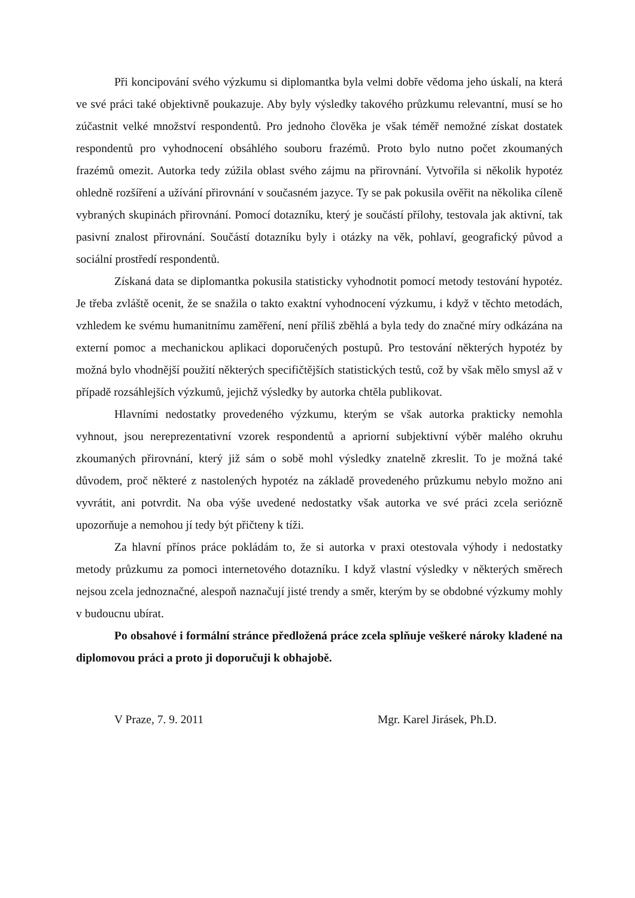Při koncipování svého výzkumu si diplomantka byla velmi dobře vědoma jeho úskalí, na která ve své práci také objektivně poukazuje. Aby byly výsledky takového průzkumu relevantní, musí se ho zúčastnit velké množství respondentů. Pro jednoho člověka je však téměř nemožné získat dostatek respondentů pro vyhodnocení obsáhlého souboru frazémů. Proto bylo nutno počet zkoumaných frazémů omezit. Autorka tedy zúžila oblast svého zájmu na přirovnání. Vytvořila si několik hypotéz ohledně rozšíření a užívání přirovnání v současném jazyce. Ty se pak pokusila ověřit na několika cíleně vybraných skupinách přirovnání. Pomocí dotazníku, který je součástí přílohy, testovala jak aktivní, tak pasivní znalost přirovnání. Součástí dotazníku byly i otázky na věk, pohlaví, geografický původ a sociální prostředí respondentů.
Získaná data se diplomantka pokusila statisticky vyhodnotit pomocí metody testování hypotéz. Je třeba zvláště ocenit, že se snažila o takto exaktní vyhodnocení výzkumu, i když v těchto metodách, vzhledem ke svému humanitnímu zaměření, není příliš zběhlá a byla tedy do značné míry odkázána na externí pomoc a mechanickou aplikaci doporučených postupů. Pro testování některých hypotéz by možná bylo vhodnější použití některých specifičtějších statistických testů, což by však mělo smysl až v případě rozsáhlejších výzkumů, jejichž výsledky by autorka chtěla publikovat.
Hlavními nedostatky provedeného výzkumu, kterým se však autorka prakticky nemohla vyhnout, jsou nereprezentativní vzorek respondentů a apriorní subjektivní výběr malého okruhu zkoumaných přirovnání, který již sám o sobě mohl výsledky znatelně zkreslit. To je možná také důvodem, proč některé z nastolených hypotéz na základě provedeného průzkumu nebylo možno ani vyvrátit, ani potvrdit. Na oba výše uvedené nedostatky však autorka ve své práci zcela seriózně upozorňuje a nemohou jí tedy být přičteny k tíži.
Za hlavní přínos práce pokládám to, že si autorka v praxi otestovala výhody i nedostatky metody průzkumu za pomoci internetového dotazníku. I když vlastní výsledky v některých směrech nejsou zcela jednoznačné, alespoň naznačují jisté trendy a směr, kterým by se obdobné výzkumy mohly v budoucnu ubírat.
Po obsahové i formální stránce předložená práce zcela splňuje veškeré nároky kladené na diplomovou práci a proto ji doporučuji k obhajobě.
V Praze, 7. 9. 2011 Mgr. Karel Jirásek, Ph.D.